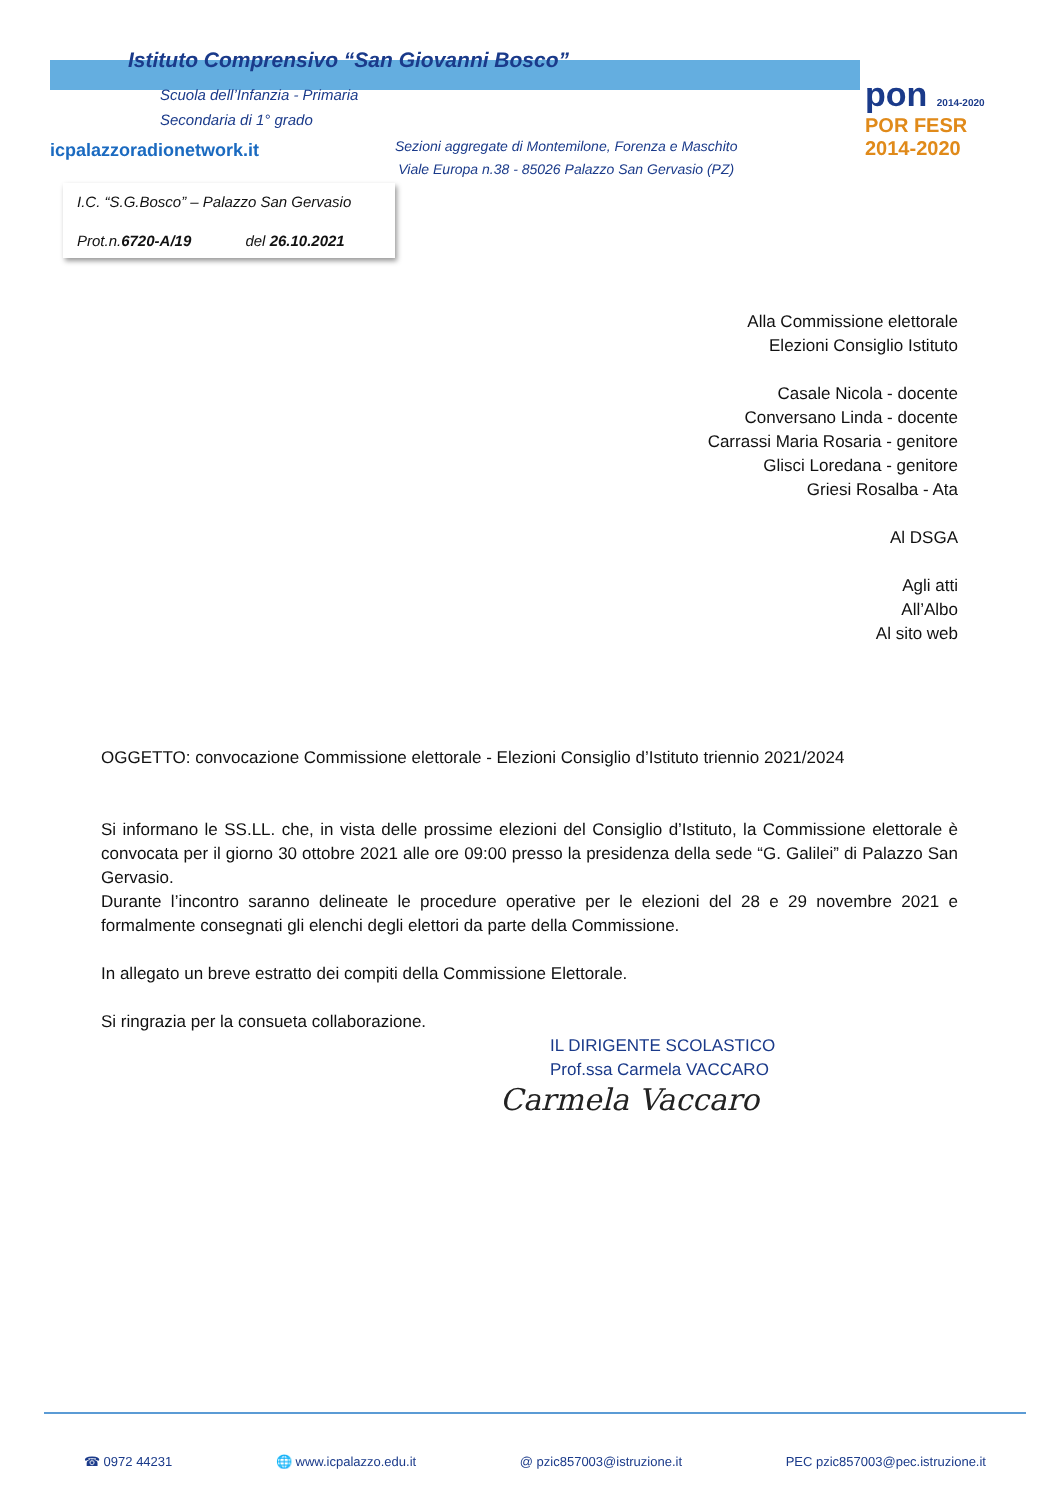Istituto Comprensivo “San Giovanni Bosco”
Scuola dell’Infanzia - Primaria
Secondaria di 1° grado
icpalazzoradionetwork.it
Sezioni aggregate di Montemilone, Forenza e Maschito
Viale Europa n.38 - 85026 Palazzo San Gervasio (PZ)
pon 2014-2020
POR FESR 2014-2020
I.C. “S.G.Bosco” – Palazzo San Gervasio
Prot.n.6720-A/19 del 26.10.2021
Alla Commissione elettorale
Elezioni Consiglio Istituto
Casale Nicola - docente
Conversano Linda - docente
Carrassi Maria Rosaria - genitore
Glisci Loredana - genitore
Griesi Rosalba - Ata
Al DSGA
Agli atti
All’Albo
Al sito web
OGGETTO: convocazione Commissione elettorale - Elezioni Consiglio d’Istituto triennio 2021/2024
Si informano le SS.LL. che, in vista delle prossime elezioni del Consiglio d’Istituto, la Commissione elettorale è convocata per il giorno 30 ottobre 2021 alle ore 09:00 presso la presidenza della sede “G. Galilei” di Palazzo San Gervasio.
Durante l’incontro saranno delineate le procedure operative per le elezioni del 28 e 29 novembre 2021 e formalmente consegnati gli elenchi degli elettori da parte della Commissione.
In allegato un breve estratto dei compiti della Commissione Elettorale.
Si ringrazia per la consueta collaborazione.
IL DIRIGENTE SCOLASTICO
Prof.ssa Carmela VACCARO
Carmela Vaccaro
☎ 0972 44231 🌐 www.icpalazzo.edu.it @ pzic857003@istruzione.it PEC pzic857003@pec.istruzione.it